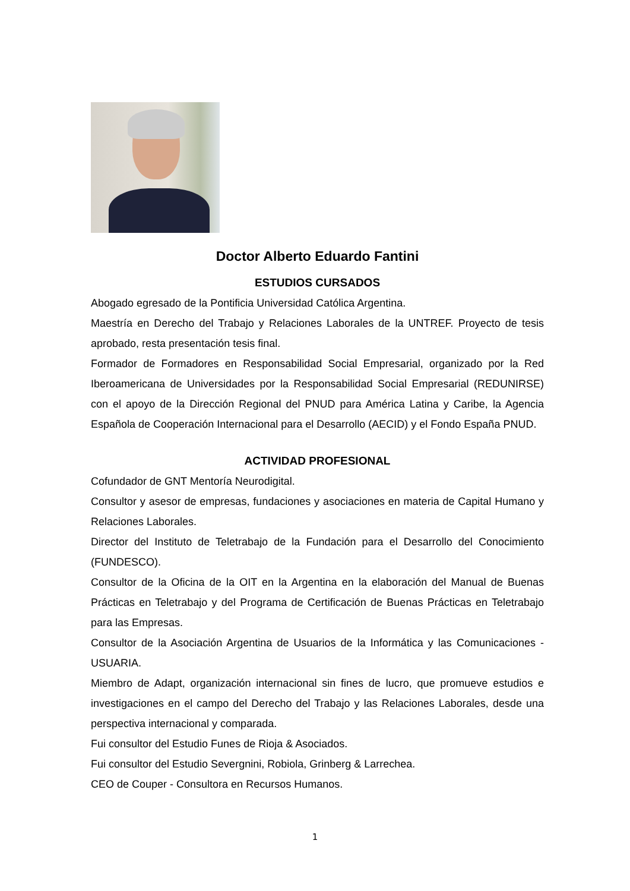Doctor Alberto Eduardo Fantini
ESTUDIOS CURSADOS
Abogado egresado de la Pontificia Universidad Católica Argentina.
Maestría en Derecho del Trabajo y Relaciones Laborales de la UNTREF. Proyecto de tesis aprobado, resta presentación tesis final.
Formador de Formadores en Responsabilidad Social Empresarial, organizado por la Red Iberoamericana de Universidades por la Responsabilidad Social Empresarial (REDUNIRSE) con el apoyo de la Dirección Regional del PNUD para América Latina y Caribe, la Agencia Española de Cooperación Internacional para el Desarrollo (AECID) y el Fondo España PNUD.
ACTIVIDAD PROFESIONAL
Cofundador de GNT Mentoría Neurodigital.
Consultor y asesor de empresas, fundaciones y asociaciones en materia de Capital Humano y Relaciones Laborales.
Director del Instituto de Teletrabajo de la Fundación para el Desarrollo del Conocimiento (FUNDESCO).
Consultor de la Oficina de la OIT en la Argentina en la elaboración del Manual de Buenas Prácticas en Teletrabajo y del Programa de Certificación de Buenas Prácticas en Teletrabajo para las Empresas.
Consultor de la Asociación Argentina de Usuarios de la Informática y las Comunicaciones - USUARIA.
Miembro de Adapt, organización internacional sin fines de lucro, que promueve estudios e investigaciones en el campo del Derecho del Trabajo y las Relaciones Laborales, desde una perspectiva internacional y comparada.
Fui consultor del Estudio Funes de Rioja & Asociados.
Fui consultor del Estudio Severgnini, Robiola, Grinberg & Larrechea.
CEO de Couper - Consultora en Recursos Humanos.
1